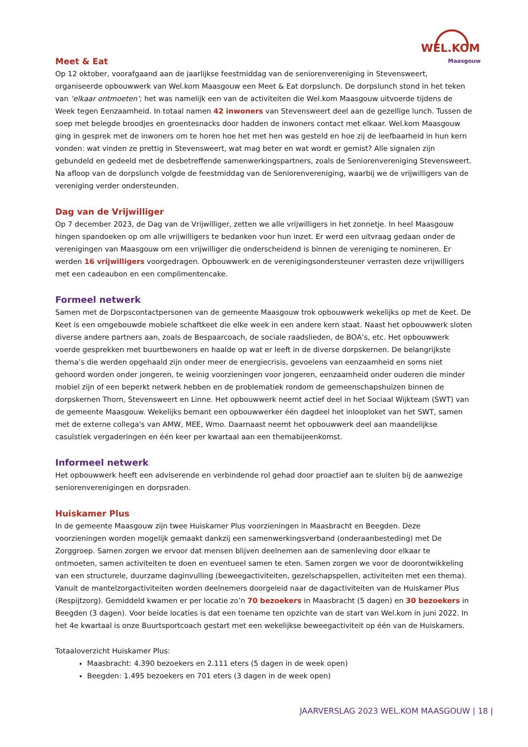WEL.KOM
Maasgouw
Meet & Eat
Op 12 oktober, voorafgaand aan de jaarlijkse feestmiddag van de seniorenvereniging in Stevensweert, organiseerde opbouwwerk van Wel.kom Maasgouw een Meet & Eat dorpslunch. De dorpslunch stond in het teken van ‘elkaar ontmoeten’; het was namelijk een van de activiteiten die Wel.kom Maasgouw uitvoerde tijdens de Week tegen Eenzaamheid. In totaal namen 42 inwoners van Stevensweert deel aan de gezellige lunch. Tussen de soep met belegde broodjes en groentesnacks door hadden de inwoners contact met elkaar. Wel.kom Maasgouw ging in gesprek met de inwoners om te horen hoe het met hen was gesteld en hoe zij de leefbaarheid in hun kern vonden: wat vinden ze prettig in Stevensweert, wat mag beter en wat wordt er gemist? Alle signalen zijn gebundeld en gedeeld met de desbetreffende samenwerkingspartners, zoals de Seniorenvereniging Stevensweert. Na afloop van de dorpslunch volgde de feestmiddag van de Seniorenvereniging, waarbij we de vrijwilligers van de vereniging verder ondersteunden.
Dag van de Vrijwilliger
Op 7 december 2023, de Dag van de Vrijwilliger, zetten we alle vrijwilligers in het zonnetje. In heel Maasgouw hingen spandoeken op om alle vrijwilligers te bedanken voor hun inzet. Er werd een uitvraag gedaan onder de verenigingen van Maasgouw om een vrijwilliger die onderscheidend is binnen de vereniging te nomineren. Er werden 16 vrijwilligers voorgedragen. Opbouwwerk en de verenigingsondersteuner verrasten deze vrijwilligers met een cadeaubon en een complimentencake.
Formeel netwerk
Samen met de Dorpscontactpersonen van de gemeente Maasgouw trok opbouwwerk wekelijks op met de Keet. De Keet is een omgebouwde mobiele schaftkeet die elke week in een andere kern staat. Naast het opbouwwerk sloten diverse andere partners aan, zoals de Bespaarcoach, de sociale raadslieden, de BOA’s, etc. Het opbouwwerk voerde gesprekken met buurtbewoners en haalde op wat er leeft in de diverse dorpskernen. De belangrijkste thema’s die werden opgehaald zijn onder meer de energiecrisis, gevoelens van eenzaamheid en soms niet gehoord worden onder jongeren, te weinig voorzieningen voor jongeren, eenzaamheid onder ouderen die minder mobiel zijn of een beperkt netwerk hebben en de problematiek rondom de gemeenschapshuizen binnen de dorpskernen Thorn, Stevensweert en Linne. Het opbouwwerk neemt actief deel in het Sociaal Wijkteam (SWT) van de gemeente Maasgouw. Wekelijks bemant een opbouwwerker één dagdeel het inlooploket van het SWT, samen met de externe collega's van AMW, MEE, Wmo. Daarnaast neemt het opbouwwerk deel aan maandelijkse casuïstiek vergaderingen en één keer per kwartaal aan een themabijeenkomst.
Informeel netwerk
Het opbouwwerk heeft een adviserende en verbindende rol gehad door proactief aan te sluiten bij de aanwezige seniorenverenigingen en dorpsraden.
Huiskamer Plus
In de gemeente Maasgouw zijn twee Huiskamer Plus voorzieningen in Maasbracht en Beegden. Deze voorzieningen worden mogelijk gemaakt dankzij een samenwerkingsverband (onderaanbesteding) met De Zorggroep. Samen zorgen we ervoor dat mensen blijven deelnemen aan de samenleving door elkaar te ontmoeten, samen activiteiten te doen en eventueel samen te eten. Samen zorgen we voor de doorontwikkeling van een structurele, duurzame daginvulling (beweegactiviteiten, gezelschapspellen, activiteiten met een thema). Vanuit de mantelzorgactiviteiten worden deelnemers doorgeleid naar de dagactiviteiten van de Huiskamer Plus (Respijtzorg). Gemiddeld kwamen er per locatie zo’n 70 bezoekers in Maasbracht (5 dagen) en 30 bezoekers in Beegden (3 dagen). Voor beide locaties is dat een toename ten opzichte van de start van Wel.kom in juni 2022. In het 4e kwartaal is onze Buurtsportcoach gestart met een wekelijkse beweegactiviteit op één van de Huiskamers.
Totaaloverzicht Huiskamer Plus:
Maasbracht: 4.390 bezoekers en 2.111 eters (5 dagen in de week open)
Beegden: 1.495 bezoekers en 701 eters (3 dagen in de week open)
JAARVERSLAG 2023 WEL.KOM MAASGOUW | 18 |